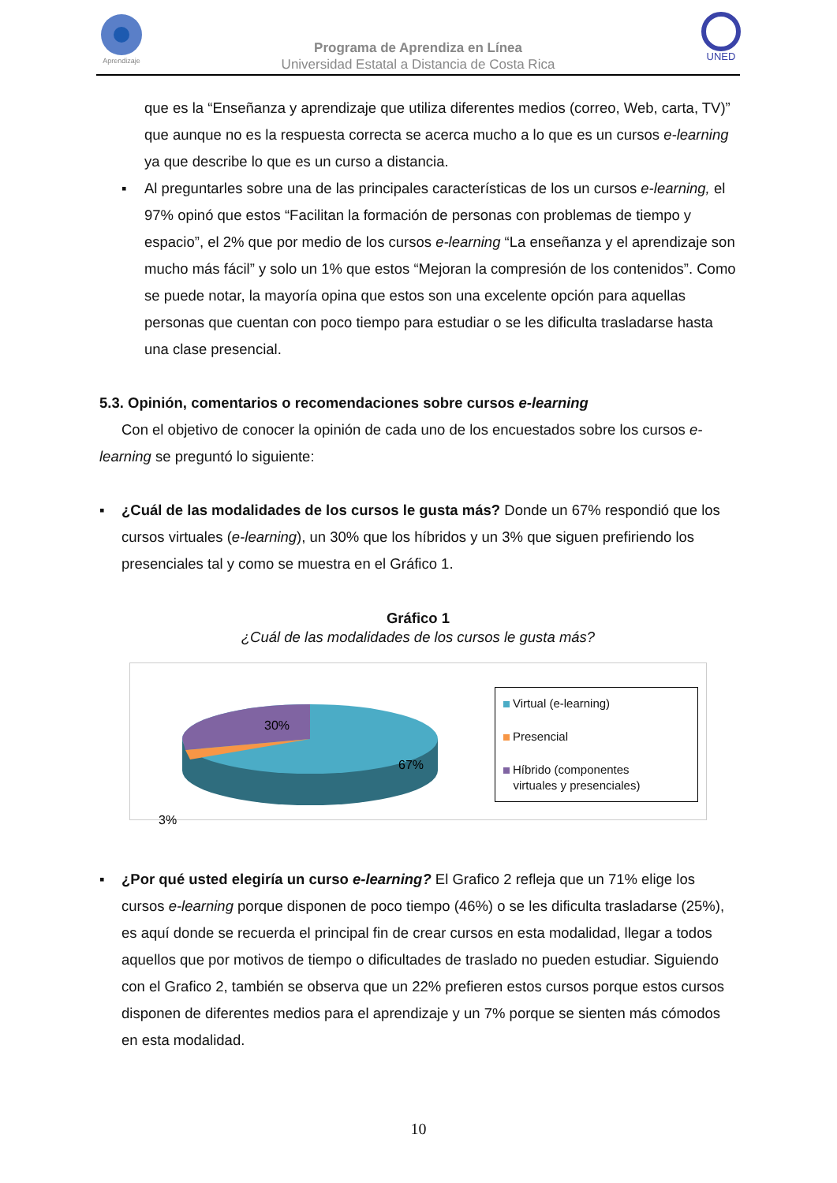Aprendizaje
Programa de Aprendiza en Línea
Universidad Estatal a Distancia de Costa Rica
UNED
que es la “Enseñanza y aprendizaje que utiliza diferentes medios (correo, Web, carta, TV)” que aunque no es la respuesta correcta se acerca mucho a lo que es un cursos e-learning ya que describe lo que es un curso a distancia.
▪ Al preguntarles sobre una de las principales características de los un cursos e-learning, el 97% opinó que estos “Facilitan la formación de personas con problemas de tiempo y espacio”, el 2% que por medio de los cursos e-learning “La enseñanza y el aprendizaje son mucho más fácil” y solo un 1% que estos “Mejoran la compresión de los contenidos”. Como se puede notar, la mayoría opina que estos son una excelente opción para aquellas personas que cuentan con poco tiempo para estudiar o se les dificulta trasladarse hasta una clase presencial.
5.3. Opinión, comentarios o recomendaciones sobre cursos e-learning
Con el objetivo de conocer la opinión de cada uno de los encuestados sobre los cursos e-learning se preguntó lo siguiente:
▪ ¿Cuál de las modalidades de los cursos le gusta más? Donde un 67% respondió que los cursos virtuales (e-learning), un 30% que los híbridos y un 3% que siguen prefiriendo los presenciales tal y como se muestra en el Gráfico 1.
Gráfico 1
¿Cuál de las modalidades de los cursos le gusta más?
30%
67%
3%
Virtual (e-learning)
Presencial
Híbrido (componentes
virtuales y presenciales)
▪ ¿Por qué usted elegiría un curso e-learning? El Grafico 2 refleja que un 71% elige los cursos e-learning porque disponen de poco tiempo (46%) o se les dificulta trasladarse (25%), es aquí donde se recuerda el principal fin de crear cursos en esta modalidad, llegar a todos aquellos que por motivos de tiempo o dificultades de traslado no pueden estudiar. Siguiendo con el Grafico 2, también se observa que un 22% prefieren estos cursos porque estos cursos disponen de diferentes medios para el aprendizaje y un 7% porque se sienten más cómodos en esta modalidad.
10